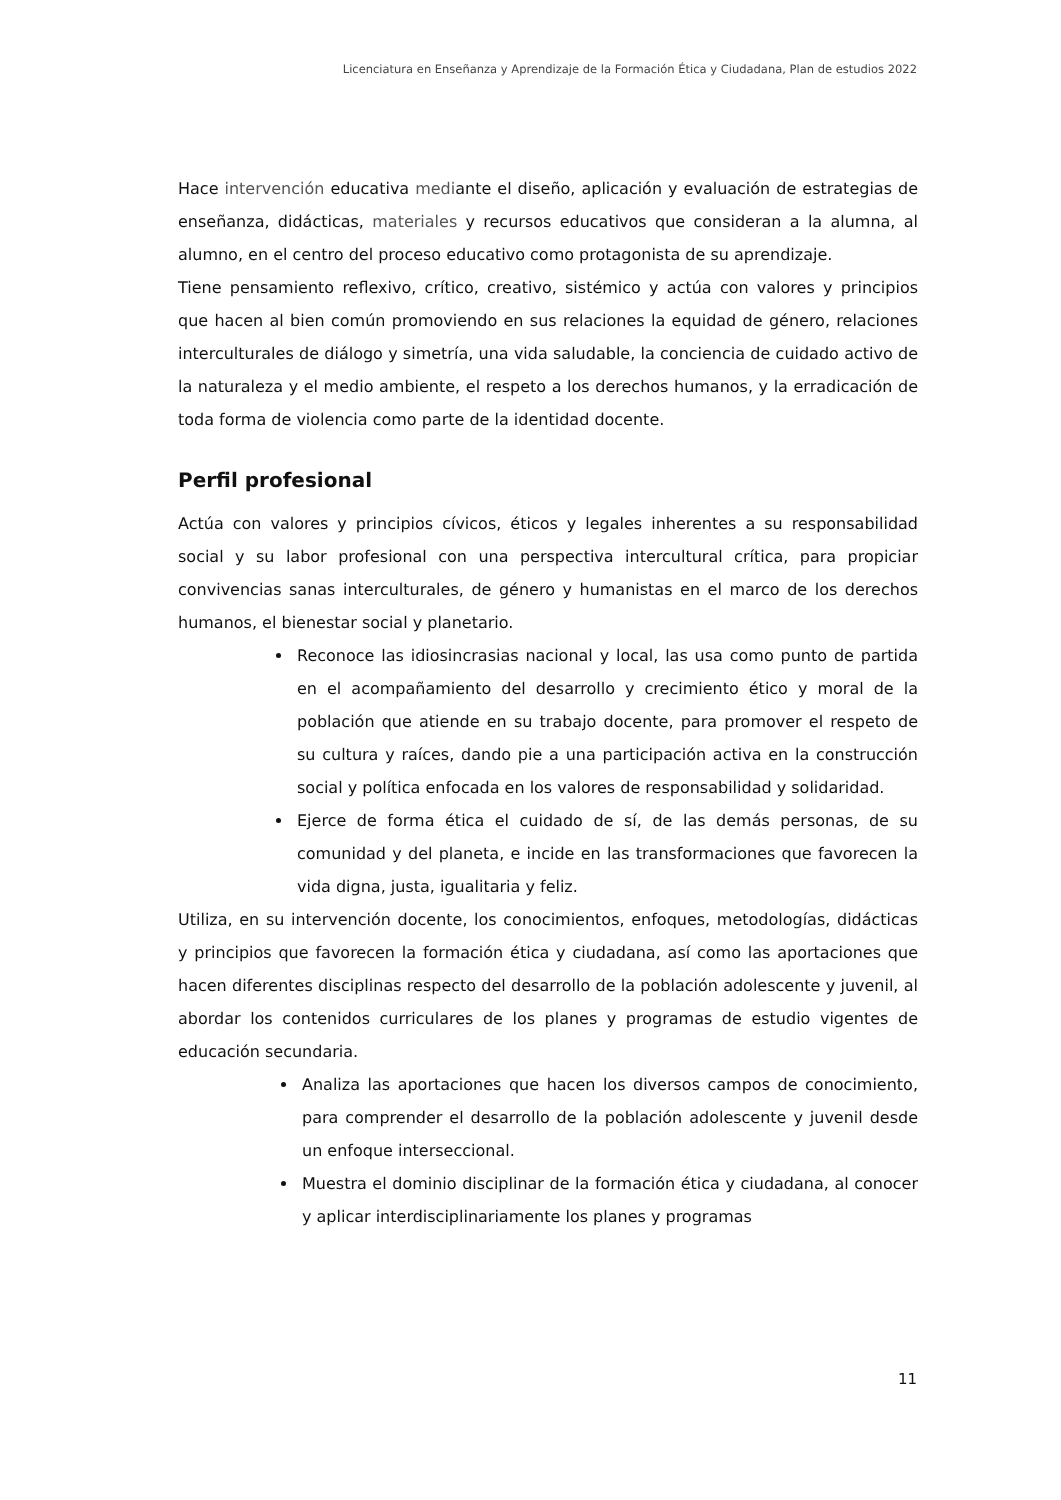Licenciatura en Enseñanza y Aprendizaje de la Formación Ética y Ciudadana, Plan de estudios 2022
Hace intervención educativa mediante el diseño, aplicación y evaluación de estrategias de enseñanza, didácticas, materiales y recursos educativos que consideran a la alumna, al alumno, en el centro del proceso educativo como protagonista de su aprendizaje.
Tiene pensamiento reflexivo, crítico, creativo, sistémico y actúa con valores y principios que hacen al bien común promoviendo en sus relaciones la equidad de género, relaciones interculturales de diálogo y simetría, una vida saludable, la conciencia de cuidado activo de la naturaleza y el medio ambiente, el respeto a los derechos humanos, y la erradicación de toda forma de violencia como parte de la identidad docente.
Perfil profesional
Actúa con valores y principios cívicos, éticos y legales inherentes a su responsabilidad social y su labor profesional con una perspectiva intercultural crítica, para propiciar convivencias sanas interculturales, de género y humanistas en el marco de los derechos humanos, el bienestar social y planetario.
Reconoce las idiosincrasias nacional y local, las usa como punto de partida en el acompañamiento del desarrollo y crecimiento ético y moral de la población que atiende en su trabajo docente, para promover el respeto de su cultura y raíces, dando pie a una participación activa en la construcción social y política enfocada en los valores de responsabilidad y solidaridad.
Ejerce de forma ética el cuidado de sí, de las demás personas, de su comunidad y del planeta, e incide en las transformaciones que favorecen la vida digna, justa, igualitaria y feliz.
Utiliza, en su intervención docente, los conocimientos, enfoques, metodologías, didácticas y principios que favorecen la formación ética y ciudadana, así como las aportaciones que hacen diferentes disciplinas respecto del desarrollo de la población adolescente y juvenil, al abordar los contenidos curriculares de los planes y programas de estudio vigentes de educación secundaria.
Analiza las aportaciones que hacen los diversos campos de conocimiento, para comprender el desarrollo de la población adolescente y juvenil desde un enfoque interseccional.
Muestra el dominio disciplinar de la formación ética y ciudadana, al conocer y aplicar interdisciplinariamente los planes y programas
11